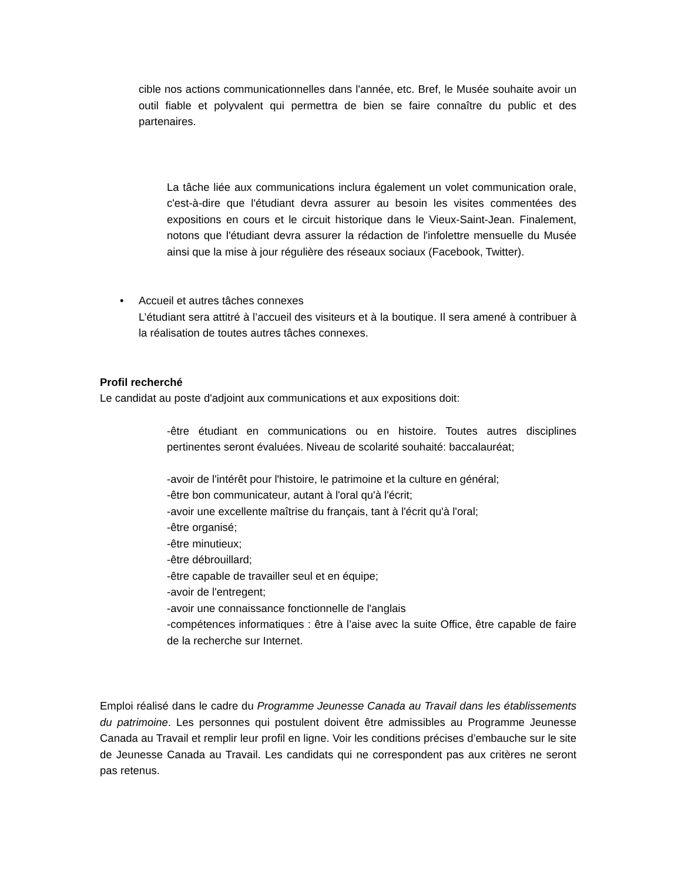cible nos actions communicationnelles dans l'année, etc. Bref, le Musée souhaite avoir un outil fiable et polyvalent qui permettra de bien se faire connaître du public et des partenaires.
La tâche liée aux communications inclura également un volet communication orale, c'est-à-dire que l'étudiant devra assurer au besoin les visites commentées des expositions en cours et le circuit historique dans le Vieux-Saint-Jean. Finalement, notons que l'étudiant devra assurer la rédaction de l'infolettre mensuelle du Musée ainsi que la mise à jour régulière des réseaux sociaux (Facebook, Twitter).
• Accueil et autres tâches connexes
L’étudiant sera attitré à l’accueil des visiteurs et à la boutique. Il sera amené à contribuer à la réalisation de toutes autres tâches connexes.
Profil recherché
Le candidat au poste d'adjoint aux communications et aux expositions doit:
-être étudiant en communications ou en histoire. Toutes autres disciplines pertinentes seront évaluées. Niveau de scolarité souhaité: baccalauréat;
-avoir de l'intérêt pour l'histoire, le patrimoine et la culture en général;
-être bon communicateur, autant à l'oral qu'à l'écrit;
-avoir une excellente maîtrise du français, tant à l'écrit qu'à l'oral;
-être organisé;
-être minutieux;
-être débrouillard;
-être capable de travailler seul et en équipe;
-avoir de l'entregent;
-avoir une connaissance fonctionnelle de l'anglais
-compétences informatiques : être à l’aise avec la suite Office, être capable de faire de la recherche sur Internet.
Emploi réalisé dans le cadre du Programme Jeunesse Canada au Travail dans les établissements du patrimoine. Les personnes qui postulent doivent être admissibles au Programme Jeunesse Canada au Travail et remplir leur profil en ligne. Voir les conditions précises d’embauche sur le site de Jeunesse Canada au Travail. Les candidats qui ne correspondent pas aux critères ne seront pas retenus.